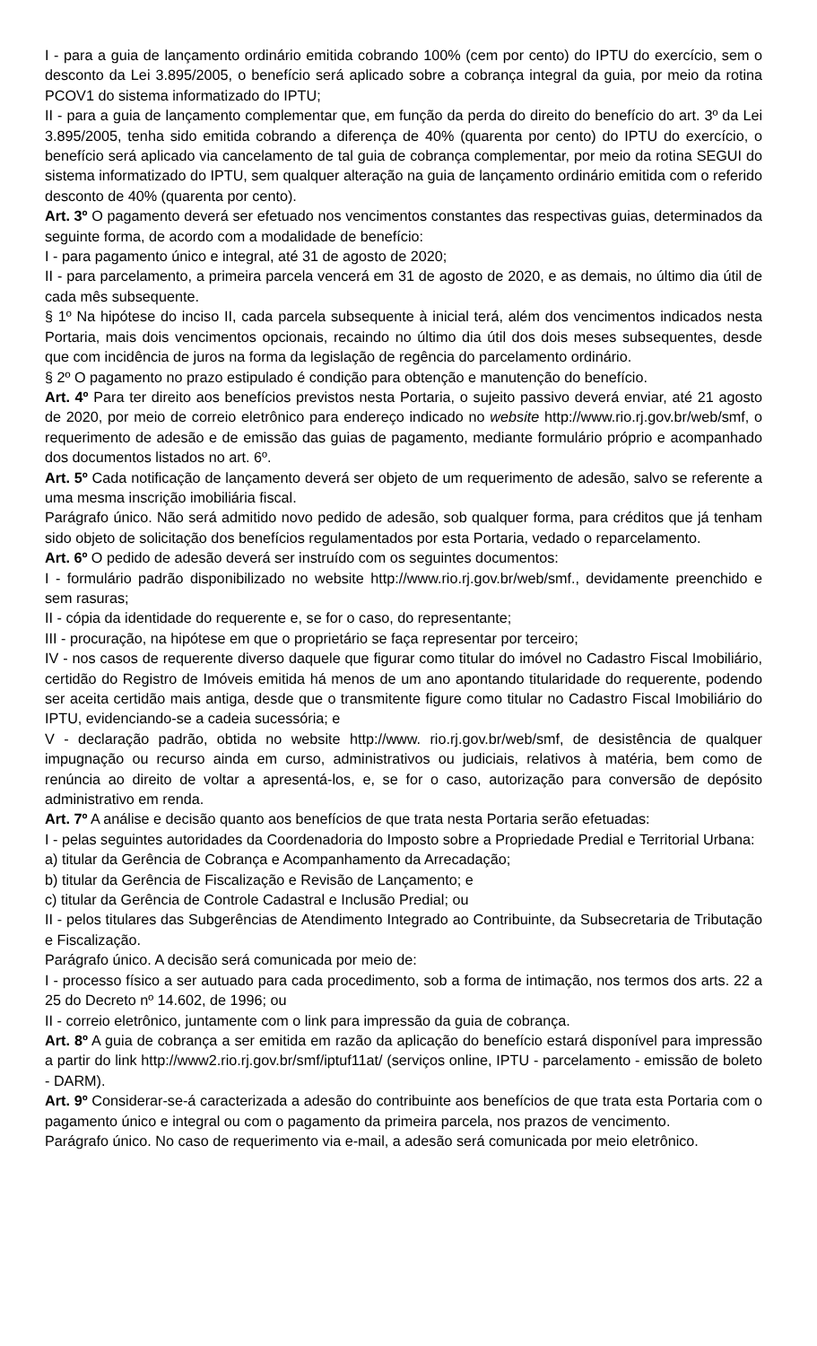I - para a guia de lançamento ordinário emitida cobrando 100% (cem por cento) do IPTU do exercício, sem o desconto da Lei 3.895/2005, o benefício será aplicado sobre a cobrança integral da guia, por meio da rotina PCOV1 do sistema informatizado do IPTU;
II - para a guia de lançamento complementar que, em função da perda do direito do benefício do art. 3º da Lei 3.895/2005, tenha sido emitida cobrando a diferença de 40% (quarenta por cento) do IPTU do exercício, o benefício será aplicado via cancelamento de tal guia de cobrança complementar, por meio da rotina SEGUI do sistema informatizado do IPTU, sem qualquer alteração na guia de lançamento ordinário emitida com o referido desconto de 40% (quarenta por cento).
Art. 3º O pagamento deverá ser efetuado nos vencimentos constantes das respectivas guias, determinados da seguinte forma, de acordo com a modalidade de benefício:
I - para pagamento único e integral, até 31 de agosto de 2020;
II - para parcelamento, a primeira parcela vencerá em 31 de agosto de 2020, e as demais, no último dia útil de cada mês subsequente.
§ 1º Na hipótese do inciso II, cada parcela subsequente à inicial terá, além dos vencimentos indicados nesta Portaria, mais dois vencimentos opcionais, recaindo no último dia útil dos dois meses subsequentes, desde que com incidência de juros na forma da legislação de regência do parcelamento ordinário.
§ 2º O pagamento no prazo estipulado é condição para obtenção e manutenção do benefício.
Art. 4º Para ter direito aos benefícios previstos nesta Portaria, o sujeito passivo deverá enviar, até 21 agosto de 2020, por meio de correio eletrônico para endereço indicado no website http://www.rio.rj.gov.br/web/smf, o requerimento de adesão e de emissão das guias de pagamento, mediante formulário próprio e acompanhado dos documentos listados no art. 6º.
Art. 5º Cada notificação de lançamento deverá ser objeto de um requerimento de adesão, salvo se referente a uma mesma inscrição imobiliária fiscal.
Parágrafo único. Não será admitido novo pedido de adesão, sob qualquer forma, para créditos que já tenham sido objeto de solicitação dos benefícios regulamentados por esta Portaria, vedado o reparcelamento.
Art. 6º O pedido de adesão deverá ser instruído com os seguintes documentos:
I - formulário padrão disponibilizado no website http://www.rio.rj.gov.br/web/smf., devidamente preenchido e sem rasuras;
II - cópia da identidade do requerente e, se for o caso, do representante;
III - procuração, na hipótese em que o proprietário se faça representar por terceiro;
IV - nos casos de requerente diverso daquele que figurar como titular do imóvel no Cadastro Fiscal Imobiliário, certidão do Registro de Imóveis emitida há menos de um ano apontando titularidade do requerente, podendo ser aceita certidão mais antiga, desde que o transmitente figure como titular no Cadastro Fiscal Imobiliário do IPTU, evidenciando-se a cadeia sucessória; e
V - declaração padrão, obtida no website http://www. rio.rj.gov.br/web/smf, de desistência de qualquer impugnação ou recurso ainda em curso, administrativos ou judiciais, relativos à matéria, bem como de renúncia ao direito de voltar a apresentá-los, e, se for o caso, autorização para conversão de depósito administrativo em renda.
Art. 7º A análise e decisão quanto aos benefícios de que trata nesta Portaria serão efetuadas:
I - pelas seguintes autoridades da Coordenadoria do Imposto sobre a Propriedade Predial e Territorial Urbana:
a) titular da Gerência de Cobrança e Acompanhamento da Arrecadação;
b) titular da Gerência de Fiscalização e Revisão de Lançamento; e
c) titular da Gerência de Controle Cadastral e Inclusão Predial; ou
II - pelos titulares das Subgerências de Atendimento Integrado ao Contribuinte, da Subsecretaria de Tributação e Fiscalização.
Parágrafo único. A decisão será comunicada por meio de:
I - processo físico a ser autuado para cada procedimento, sob a forma de intimação, nos termos dos arts. 22 a 25 do Decreto nº 14.602, de 1996; ou
II - correio eletrônico, juntamente com o link para impressão da guia de cobrança.
Art. 8º A guia de cobrança a ser emitida em razão da aplicação do benefício estará disponível para impressão a partir do link http://www2.rio.rj.gov.br/smf/iptuf11at/ (serviços online, IPTU - parcelamento - emissão de boleto - DARM).
Art. 9º Considerar-se-á caracterizada a adesão do contribuinte aos benefícios de que trata esta Portaria com o pagamento único e integral ou com o pagamento da primeira parcela, nos prazos de vencimento.
Parágrafo único. No caso de requerimento via e-mail, a adesão será comunicada por meio eletrônico.